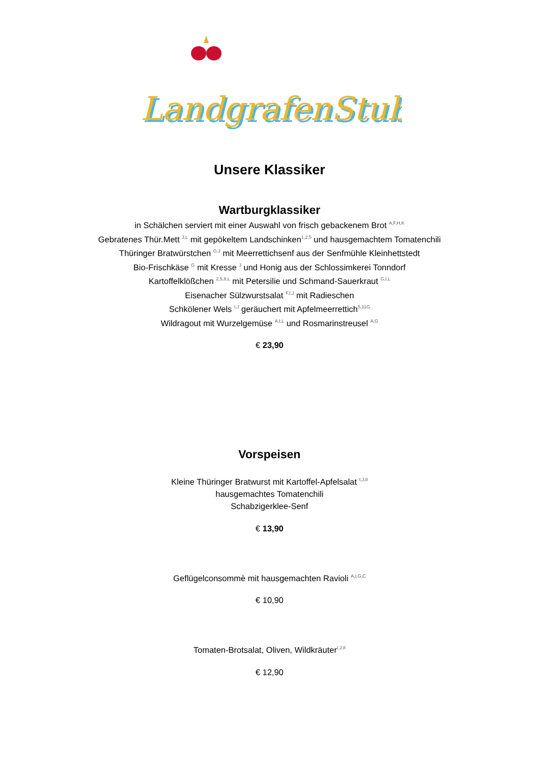LandgrafenStube
LandgrafenStube
Unsere Klassiker
Wartburgklassiker
in Schälchen serviert mit einer Auswahl von frisch gebackenem Brot <sup>A,F,H,K</sup>
Gebratenes Thür.Mett <sup>J,L</sup> mit gepökeltem Landschinken<sup>1,2,5</sup> und hausgemachtem Tomatenchili
Thüringer Bratwürstchen <sup>G,J</sup> mit Meerrettichsenf aus der Senfmühle Kleinhettstedt
Bio-Frischkäse <sup>G</sup> mit Kresse <sup>J</sup> und Honig aus der Schlossimkerei Tonndorf
Kartoffelklößchen <sup>2,5,8,L</sup> mit Petersilie und Schmand-Sauerkraut <sup>G,I,L</sup>
Eisenacher Sülzwurstsalat <sup>F,I,J</sup> mit Radieschen
Schkölener Wels <sup>I,J</sup> geräuchert mit Apfelmeerrettich<sup>5,11G</sup>
Wildragout mit Wurzelgemüse <sup>A,I,L</sup> und Rosmarinstreusel <sup>A,G</sup>
€ 23,90
Vorspeisen
Kleine Thüringer Bratwurst mit Kartoffel-Apfelsalat <sup>I,J,8</sup>
hausgemachtes Tomatenchili
Schabzigerklee-Senf
€ 13,90
Geflügelconsommè mit hausgemachten Ravioli <sup>A,I,G,C</sup>
€ 10,90
Tomaten-Brotsalat, Oliven, Wildkräuter<sup>I,J,8</sup>
€ 12,90